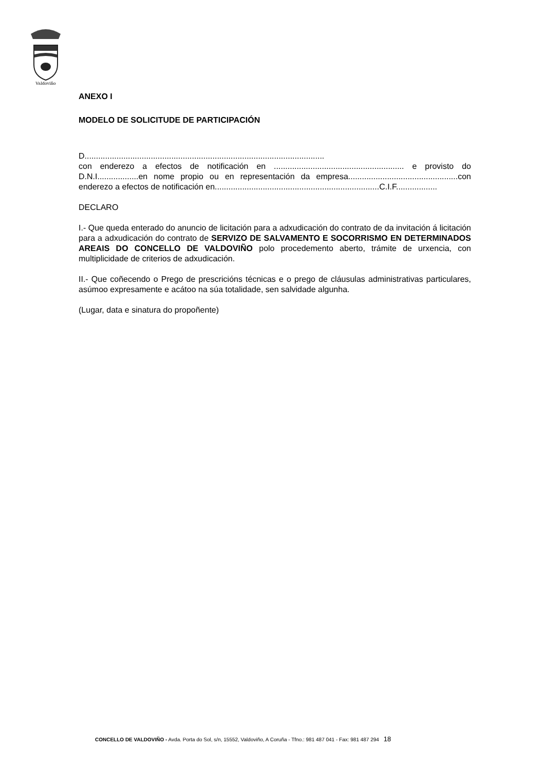Valdoviño
ANEXO I
MODELO DE SOLICITUDE DE PARTICIPACIÓN
D.........................................................................................................
con enderezo a efectos de notificación en ......................................................... e provisto do D.N.I..................en nome propio ou en representación da empresa................................................con enderezo a efectos de notificación en........................................................................C.I.F..................
DECLARO
I.- Que queda enterado do anuncio de licitación para a adxudicación do contrato de da invitación á licitación para a adxudicación do contrato de SERVIZO DE SALVAMENTO E SOCORRISMO EN DETERMINADOS AREAIS DO CONCELLO DE VALDOVIÑO polo procedemento aberto, trámite de urxencia, con multiplicidade de criterios de adxudicación.
II.- Que coñecendo o Prego de prescricións técnicas e o prego de cláusulas administrativas particulares, asúmoo expresamente e acátoo na súa totalidade, sen salvidade algunha.
(Lugar, data e sinatura do propoñente)
CONCELLO DE VALDOVIÑO - Avda. Porta do Sol, s/n, 15552, Valdoviño, A Coruña - Tfno.: 981 487 041 - Fax: 981 487 294 18